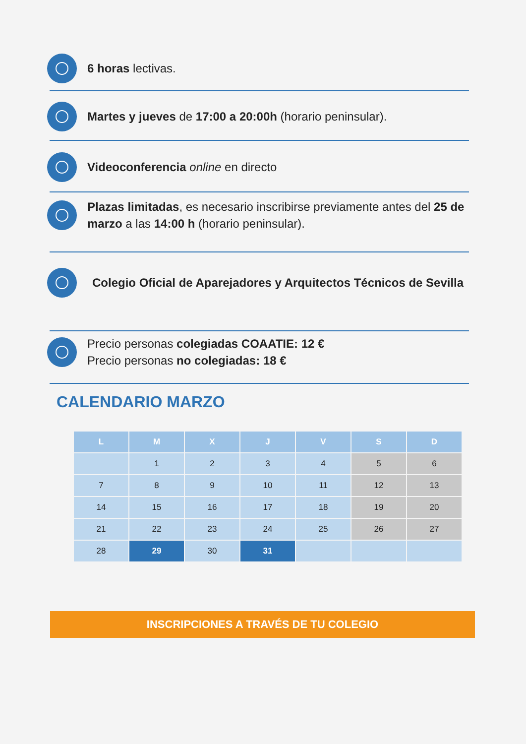6 horas lectivas.
Martes y jueves de 17:00 a 20:00h (horario peninsular).
Videoconferencia online en directo
Plazas limitadas, es necesario inscribirse previamente antes del 25 de marzo a las 14:00 h (horario peninsular).
Colegio Oficial de Aparejadores y Arquitectos Técnicos de Sevilla
Precio personas colegiadas COAATIE: 12 €
Precio personas no colegiadas: 18 €
CALENDARIO MARZO
| L | M | X | J | V | S | D |
| --- | --- | --- | --- | --- | --- | --- |
| | 1 | 2 | 3 | 4 | 5 | 6 |
| 7 | 8 | 9 | 10 | 11 | 12 | 13 |
| 14 | 15 | 16 | 17 | 18 | 19 | 20 |
| 21 | 22 | 23 | 24 | 25 | 26 | 27 |
| 28 | 29 | 30 | 31 | | | |
INSCRIPCIONES A TRAVÉS DE TU COLEGIO